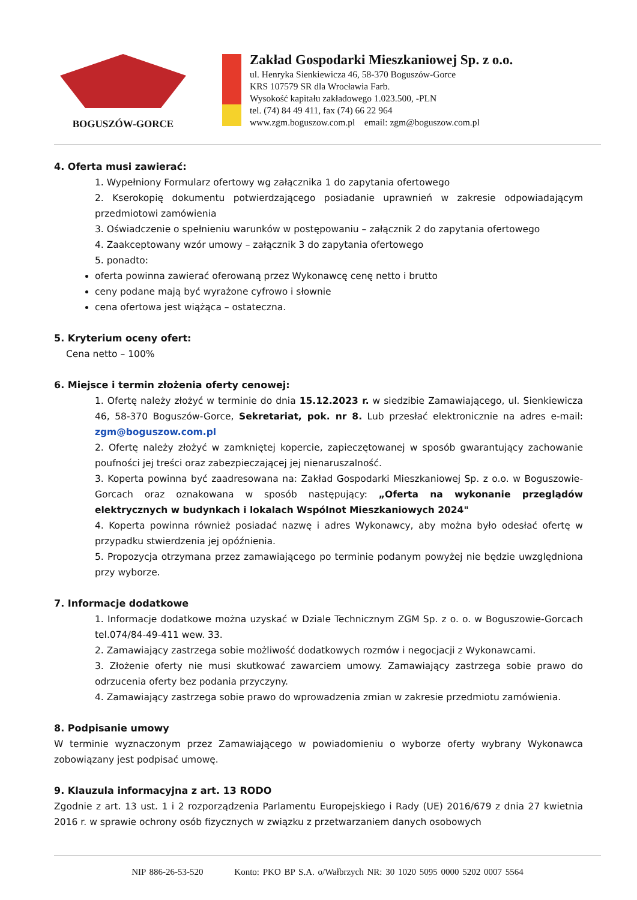BOGUSZÓW-GORCE
Zakład Gospodarki Mieszkaniowej Sp. z o.o.
ul. Henryka Sienkiewicza 46, 58-370 Boguszów-Gorce
KRS 107579 SR dla Wrocławia Farb.
Wysokość kapitału zakładowego 1.023.500, -PLN
tel. (74) 84 49 411, fax (74) 66 22 964
www.zgm.boguszow.com.pl email: zgm@boguszow.com.pl
4. Oferta musi zawierać:
1. Wypełniony Formularz ofertowy wg załącznika 1 do zapytania ofertowego
2. Kserokopię dokumentu potwierdzającego posiadanie uprawnień w zakresie odpowiadającym przedmiotowi zamówienia
3. Oświadczenie o spełnieniu warunków w postępowaniu – załącznik 2 do zapytania ofertowego
4. Zaakceptowany wzór umowy – załącznik 3 do zapytania ofertowego
5. ponadto:
oferta powinna zawierać oferowaną przez Wykonawcę cenę netto i brutto
ceny podane mają być wyrażone cyfrowo i słownie
cena ofertowa jest wiążąca – ostateczna.
5. Kryterium oceny ofert:
Cena netto – 100%
6. Miejsce i termin złożenia oferty cenowej:
1. Ofertę należy złożyć w terminie do dnia 15.12.2023 r. w siedzibie Zamawiającego, ul. Sienkiewicza 46, 58-370 Boguszów-Gorce, Sekretariat, pok. nr 8. Lub przesłać elektronicznie na adres e-mail: zgm@boguszow.com.pl
2. Ofertę należy złożyć w zamkniętej kopercie, zapieczętowanej w sposób gwarantujący zachowanie poufności jej treści oraz zabezpieczającej jej nienaruszalność.
3. Koperta powinna być zaadresowana na: Zakład Gospodarki Mieszkaniowej Sp. z o.o. w Boguszowie-Gorcach oraz oznakowana w sposób następujący: „Oferta na wykonanie przeglądów elektrycznych w budynkach i lokalach Wspólnot Mieszkaniowych 2024"
4. Koperta powinna również posiadać nazwę i adres Wykonawcy, aby można było odesłać ofertę w przypadku stwierdzenia jej opóźnienia.
5. Propozycja otrzymana przez zamawiającego po terminie podanym powyżej nie będzie uwzględniona przy wyborze.
7. Informacje dodatkowe
1. Informacje dodatkowe można uzyskać w Dziale Technicznym ZGM Sp. z o. o. w Boguszowie-Gorcach tel.074/84-49-411 wew. 33.
2. Zamawiający zastrzega sobie możliwość dodatkowych rozmów i negocjacji z Wykonawcami.
3. Złożenie oferty nie musi skutkować zawarciem umowy. Zamawiający zastrzega sobie prawo do odrzucenia oferty bez podania przyczyny.
4. Zamawiający zastrzega sobie prawo do wprowadzenia zmian w zakresie przedmiotu zamówienia.
8. Podpisanie umowy
W terminie wyznaczonym przez Zamawiającego w powiadomieniu o wyborze oferty wybrany Wykonawca zobowiązany jest podpisać umowę.
9. Klauzula informacyjna z art. 13 RODO
Zgodnie z art. 13 ust. 1 i 2 rozporządzenia Parlamentu Europejskiego i Rady (UE) 2016/679 z dnia 27 kwietnia 2016 r. w sprawie ochrony osób fizycznych w związku z przetwarzaniem danych osobowych
NIP 886-26-53-520 Konto: PKO BP S.A. o/Wałbrzych NR: 30 1020 5095 0000 5202 0007 5564